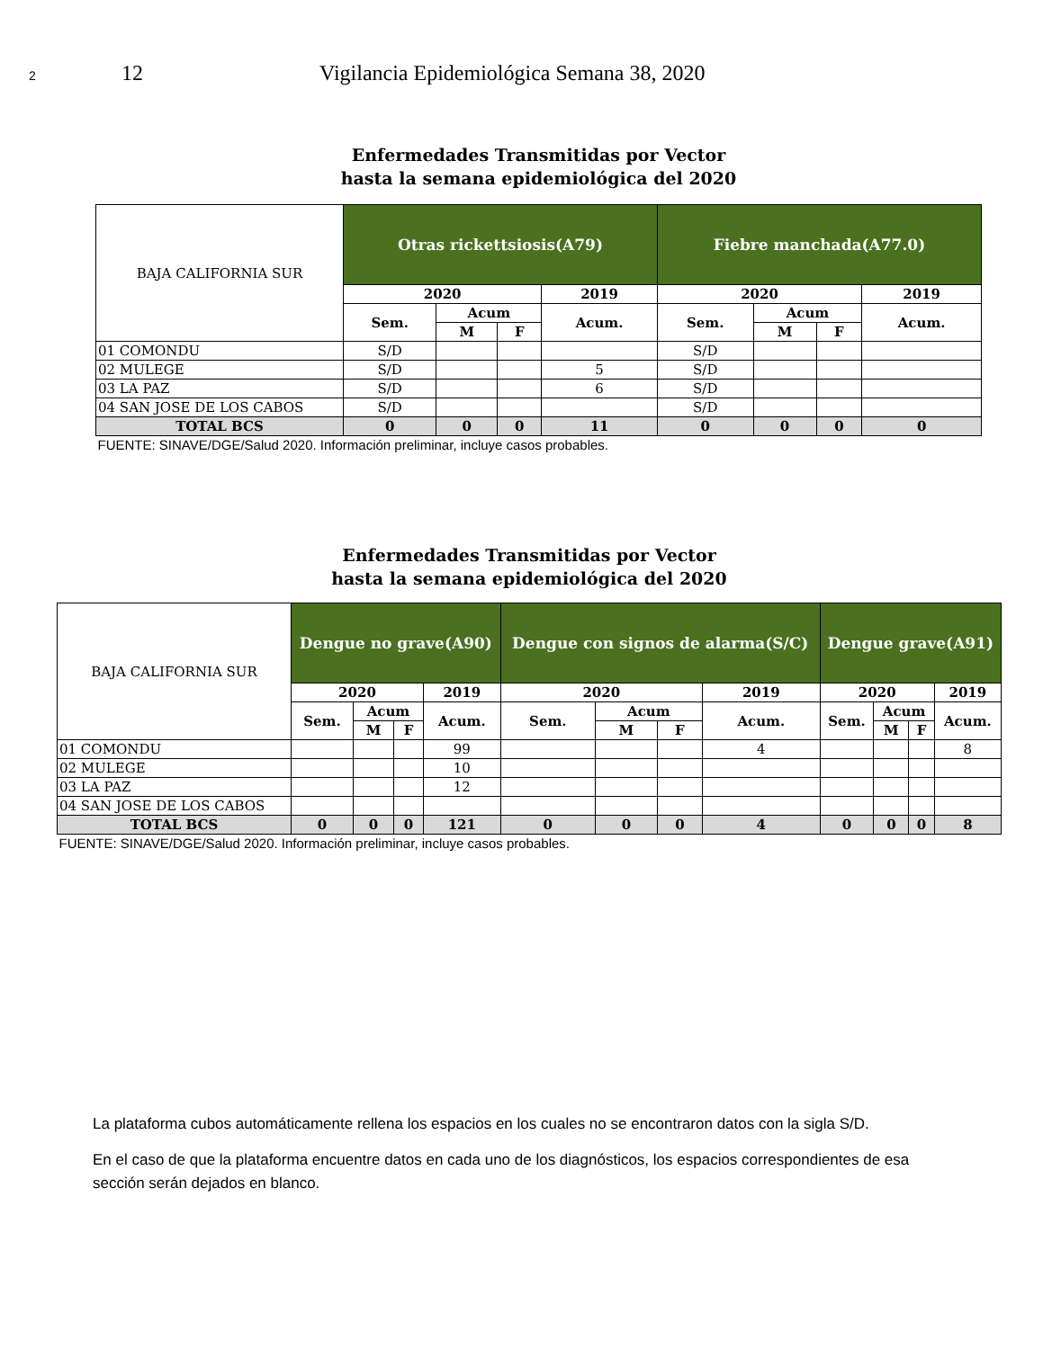2 12 Vigilancia Epidemiológica Semana 38, 2020
Enfermedades Transmitidas por Vector
hasta la semana epidemiológica del 2020
| BAJA CALIFORNIA SUR | Otras rickettsiosis(A79) | | | | Fiebre manchada(A77.0) | | | |
| --- | --- | --- | --- | --- | --- | --- | --- | --- |
| | 2020 | | | 2019 | 2020 | | | 2019 |
| | Sem. | Acum | | Acum. | Sem. | Acum | | Acum. |
| | | M | F | | | M | F | |
| 01 COMONDU | S/D | | | | S/D | | | |
| 02 MULEGE | S/D | | | 5 | S/D | | | |
| 03 LA PAZ | S/D | | | 6 | S/D | | | |
| 04 SAN JOSE DE LOS CABOS | S/D | | | | S/D | | | |
| TOTAL BCS | 0 | 0 | 0 | 11 | 0 | 0 | 0 | 0 |
| FUENTE: SINAVE/DGE/Salud 2020. Información preliminar, incluye casos probables. | | | | | | | | |
Enfermedades Transmitidas por Vector
hasta la semana epidemiológica del 2020
| BAJA CALIFORNIA SUR | Dengue no grave(A90) | | | | Dengue con signos de alarma(S/C) | | | | Dengue grave(A91) | | | |
| --- | --- | --- | --- | --- | --- | --- | --- | --- | --- | --- | --- | --- |
| | 2020 | | | 2019 | 2020 | | | 2019 | 2020 | | | 2019 |
| | Sem. | Acum | | Acum. | Sem. | Acum | | Acum. | Sem. | Acum | | Acum. |
| | | M | F | | | M | F | | | M | F | |
| 01 COMONDU | | | | 99 | | | | 4 | | | | 8 |
| 02 MULEGE | | | | 10 | | | | | | | | |
| 03 LA PAZ | | | | 12 | | | | | | | | |
| 04 SAN JOSE DE LOS CABOS | | | | | | | | | | | | |
| TOTAL BCS | 0 | 0 | 0 | 121 | 0 | 0 | 0 | 4 | 0 | 0 | 0 | 8 |
| FUENTE: SINAVE/DGE/Salud 2020. Información preliminar, incluye casos probables. | | | | | | | | | | | | |
La plataforma cubos automáticamente rellena los espacios en los cuales no se encontraron datos con la sigla S/D.
En el caso de que la plataforma encuentre datos en cada uno de los diagnósticos, los espacios correspondientes de esa sección serán dejados en blanco.